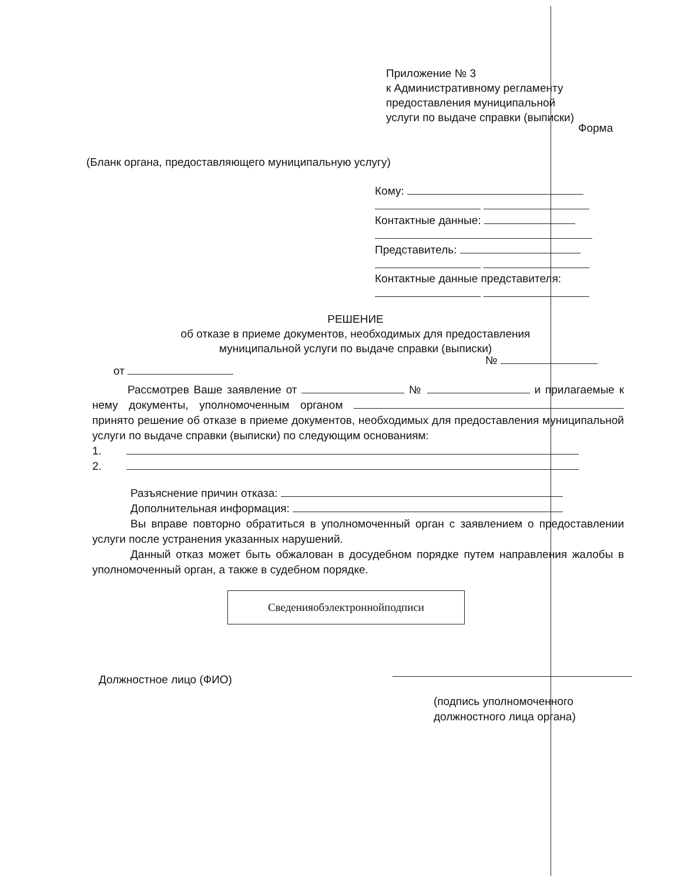Приложение № 3
к Административному регламенту
предоставления муниципальной
услуги по выдаче справки (выписки)
Форма
(Бланк органа, предоставляющего муниципальную услугу)
Кому:
Контактные данные:
Представитель:
Контактные данные представителя:
РЕШЕНИЕ
об отказе в приеме документов, необходимых для предоставления
муниципальной услуги по выдаче справки (выписки)
№
от
Рассмотрев Ваше заявление от № и прилагаемые к нему документы, уполномоченным органом принято решение об отказе в приеме документов, необходимых для предоставления муниципальной услуги по выдаче справки (выписки) по следующим основаниям:
1.
2.
Разъяснение причин отказа:
Дополнительная информация:
Вы вправе повторно обратиться в уполномоченный орган с заявлением о предоставлении услуги после устранения указанных нарушений.
Данный отказ может быть обжалован в досудебном порядке путем направления жалобы в уполномоченный орган, а также в судебном порядке.
Сведенияобэлектроннойподписи
Должностное лицо (ФИО)
(подпись уполномоченного
должностного лица органа)